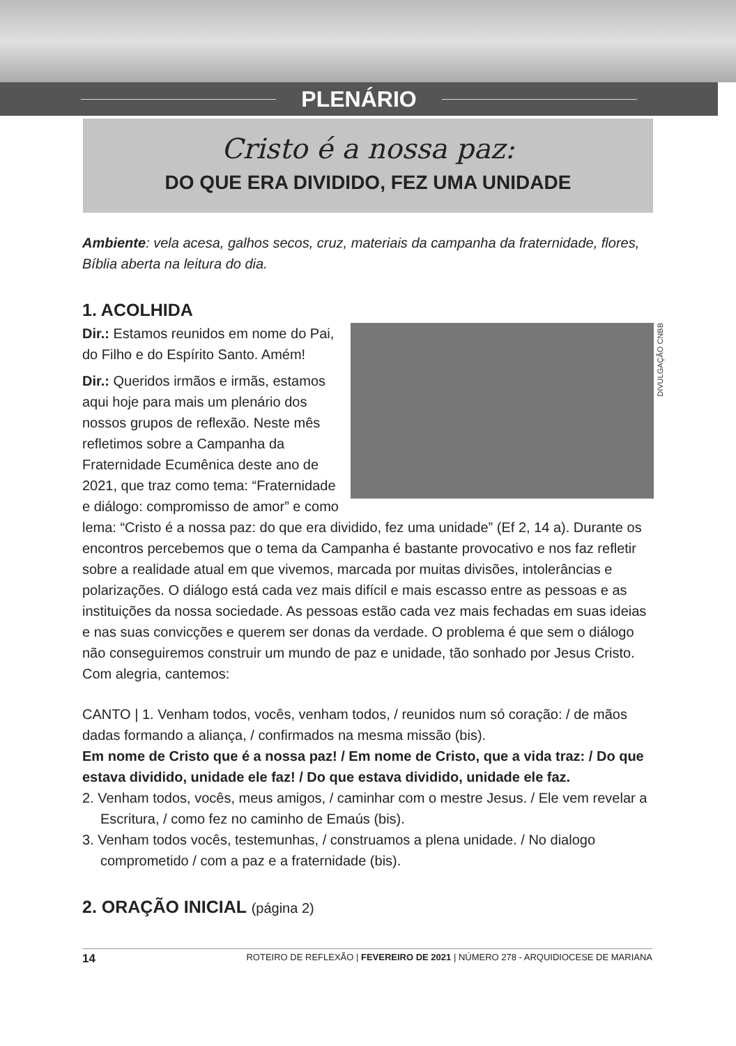PLENÁRIO
Cristo é a nossa paz:
DO QUE ERA DIVIDIDO, FEZ UMA UNIDADE
Ambiente: vela acesa, galhos secos, cruz, materiais da campanha da fraternidade, flores, Bíblia aberta na leitura do dia.
1. ACOLHIDA
DIVULGAÇÃO CNBB
Dir.: Estamos reunidos em nome do Pai, do Filho e do Espírito Santo. Amém!
Dir.: Queridos irmãos e irmãs, estamos aqui hoje para mais um plenário dos nossos grupos de reflexão. Neste mês refletimos sobre a Campanha da Fraternidade Ecumênica deste ano de 2021, que traz como tema: “Fraternidade e diálogo: compromisso de amor” e como lema: “Cristo é a nossa paz: do que era dividido, fez uma unidade” (Ef 2, 14 a). Durante os encontros percebemos que o tema da Campanha é bastante provocativo e nos faz refletir sobre a realidade atual em que vivemos, marcada por muitas divisões, intolerâncias e polarizações. O diálogo está cada vez mais difícil e mais escasso entre as pessoas e as instituições da nossa sociedade. As pessoas estão cada vez mais fechadas em suas ideias e nas suas convicções e querem ser donas da verdade. O problema é que sem o diálogo não conseguiremos construir um mundo de paz e unidade, tão sonhado por Jesus Cristo. Com alegria, cantemos:
CANTO | 1. Venham todos, vocês, venham todos, / reunidos num só coração: / de mãos dadas formando a aliança, / confirmados na mesma missão (bis).
Em nome de Cristo que é a nossa paz! / Em nome de Cristo, que a vida traz: / Do que estava dividido, unidade ele faz! / Do que estava dividido, unidade ele faz.
2. Venham todos, vocês, meus amigos, / caminhar com o mestre Jesus. / Ele vem revelar a Escritura, / como fez no caminho de Emaús (bis).
3. Venham todos vocês, testemunhas, / construamos a plena unidade. / No dialogo comprometido / com a paz e a fraternidade (bis).
2. ORAÇÃO INICIAL (página 2)
14 ROTEIRO DE REFLEXÃO | FEVEREIRO DE 2021 | NÚMERO 278 - ARQUIDIOCESE DE MARIANA